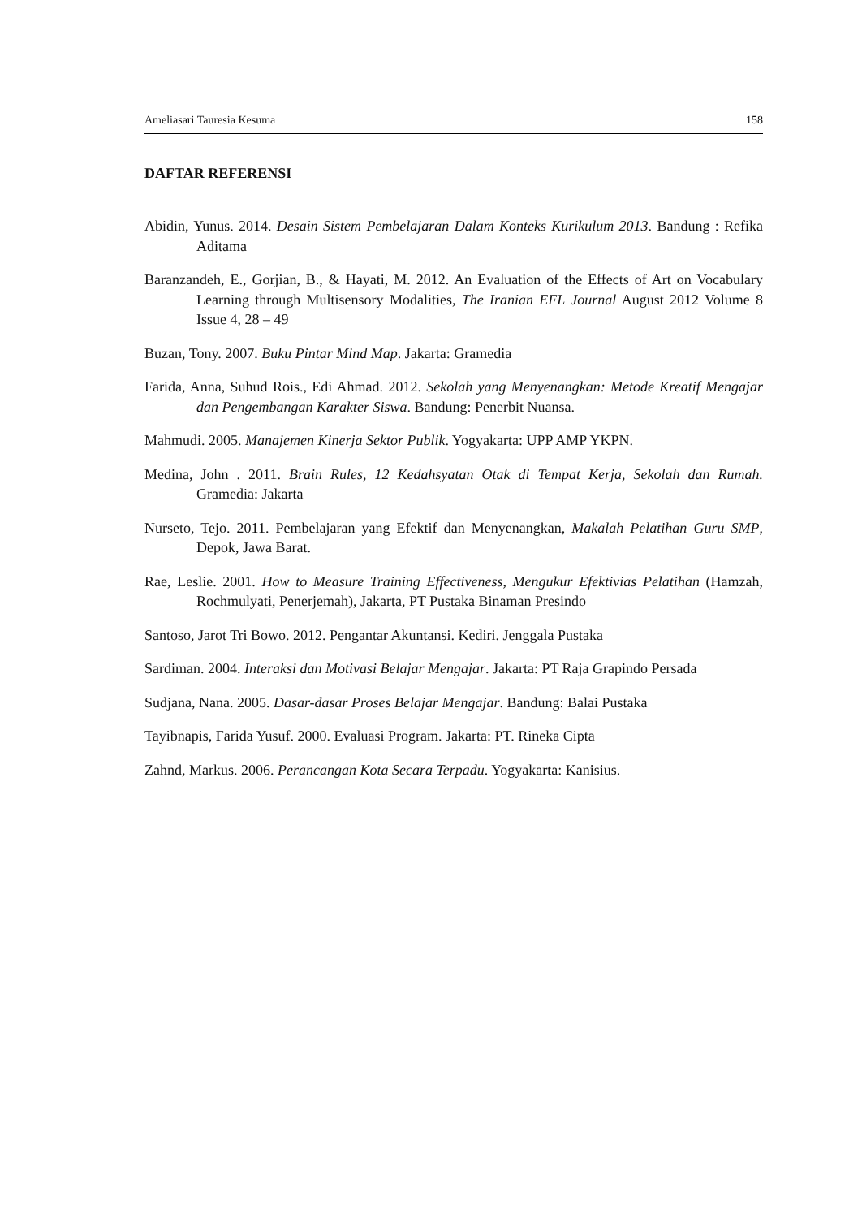Ameliasari Tauresia Kesuma 158
DAFTAR REFERENSI
Abidin, Yunus. 2014. Desain Sistem Pembelajaran Dalam Konteks Kurikulum 2013. Bandung : Refika Aditama
Baranzandeh, E., Gorjian, B., & Hayati, M. 2012. An Evaluation of the Effects of Art on Vocabulary Learning through Multisensory Modalities, The Iranian EFL Journal August 2012 Volume 8 Issue 4, 28 – 49
Buzan, Tony. 2007. Buku Pintar Mind Map. Jakarta: Gramedia
Farida, Anna, Suhud Rois., Edi Ahmad. 2012. Sekolah yang Menyenangkan: Metode Kreatif Mengajar dan Pengembangan Karakter Siswa. Bandung: Penerbit Nuansa.
Mahmudi. 2005. Manajemen Kinerja Sektor Publik. Yogyakarta: UPP AMP YKPN.
Medina, John . 2011. Brain Rules, 12 Kedahsyatan Otak di Tempat Kerja, Sekolah dan Rumah. Gramedia: Jakarta
Nurseto, Tejo. 2011. Pembelajaran yang Efektif dan Menyenangkan, Makalah Pelatihan Guru SMP, Depok, Jawa Barat.
Rae, Leslie. 2001. How to Measure Training Effectiveness, Mengukur Efektivias Pelatihan (Hamzah, Rochmulyati, Penerjemah), Jakarta, PT Pustaka Binaman Presindo
Santoso, Jarot Tri Bowo. 2012. Pengantar Akuntansi. Kediri. Jenggala Pustaka
Sardiman. 2004. Interaksi dan Motivasi Belajar Mengajar. Jakarta: PT Raja Grapindo Persada
Sudjana, Nana. 2005. Dasar-dasar Proses Belajar Mengajar. Bandung: Balai Pustaka
Tayibnapis, Farida Yusuf. 2000. Evaluasi Program. Jakarta: PT. Rineka Cipta
Zahnd, Markus. 2006. Perancangan Kota Secara Terpadu. Yogyakarta: Kanisius.